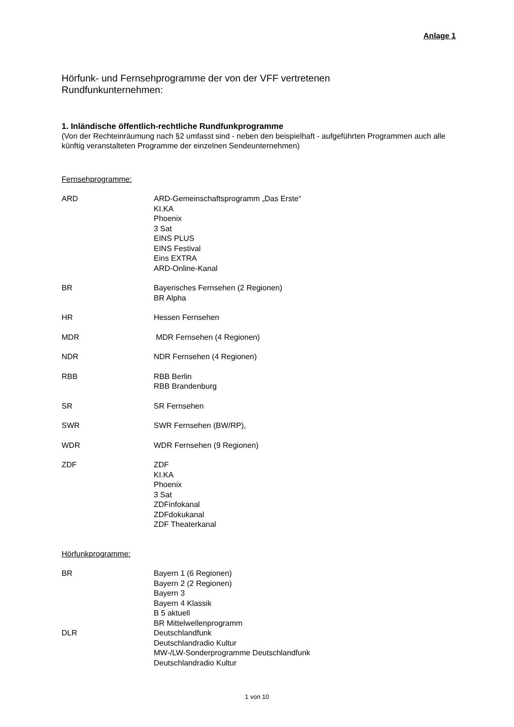Anlage 1
Hörfunk- und Fernsehprogramme der von der VFF vertretenen
Rundfunkunternehmen:
1. Inländische öffentlich-rechtliche Rundfunkprogramme
(Von der Rechteinräumung nach §2 umfasst sind - neben den beispielhaft - aufgeführten Programmen auch alle künftig veranstalteten Programme der einzelnen Sendeunternehmen)
Fernsehprogramme:
| ARD | ARD-Gemeinschaftsprogramm „Das Erste“ KI.KA Phoenix 3 Sat EINS PLUS EINS Festival Eins EXTRA ARD-Online-Kanal |
| BR | Bayerisches Fernsehen (2 Regionen) BR Alpha |
| HR | Hessen Fernsehen |
| MDR | MDR Fernsehen (4 Regionen) |
| NDR | NDR Fernsehen (4 Regionen) |
| RBB | RBB Berlin RBB Brandenburg |
| SR | SR Fernsehen |
| SWR | SWR Fernsehen (BW/RP), |
| WDR | WDR Fernsehen (9 Regionen) |
| ZDF | ZDF KI.KA Phoenix 3 Sat ZDFinfokanal ZDFdokukanal ZDF Theaterkanal |
Hörfunkprogramme:
| BR | Bayern 1 (6 Regionen) Bayern 2 (2 Regionen) Bayern 3 Bayern 4 Klassik B 5 aktuell BR Mittelwellenprogramm |
| DLR | Deutschlandfunk Deutschlandradio Kultur MW-/LW-Sonderprogramme Deutschlandfunk Deutschlandradio Kultur |
1 von 10